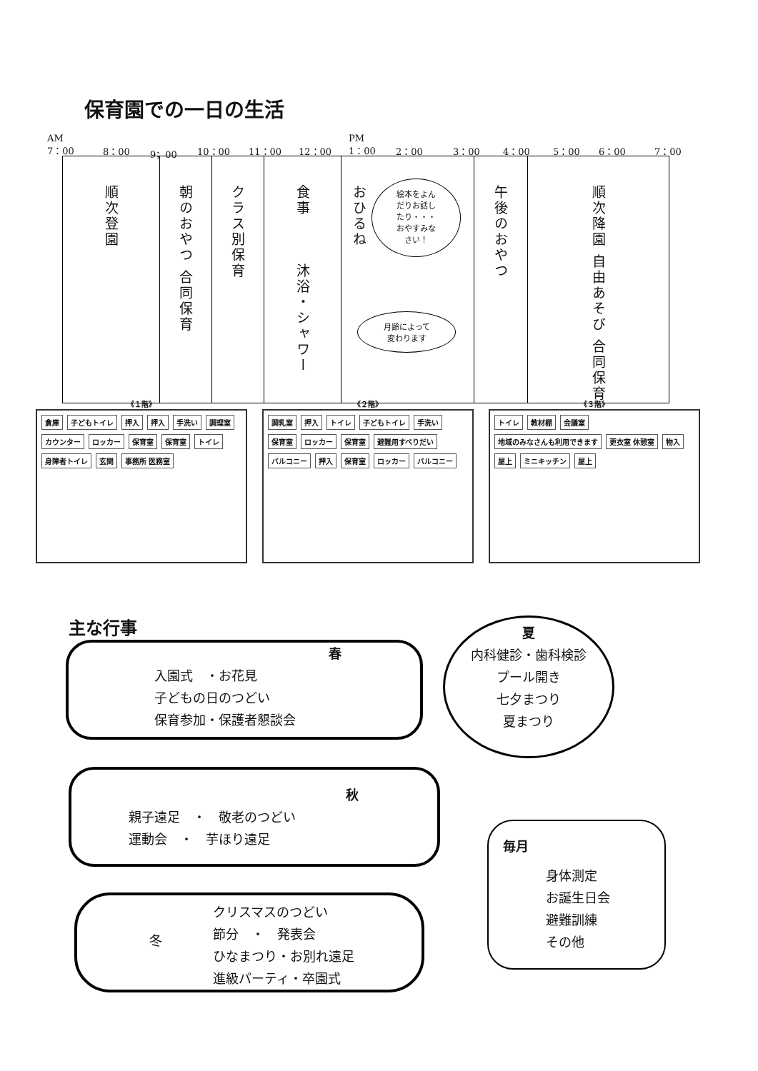保育園での一日の生活
AM
7：00 8：00 9；00 10：00 11：00 12：00
PM
1：00 2：00 3：00 4：00 5：00 6：00 7：00
| 順次登園 | 朝のおやつ 合同保育 | クラス別保育 | 食事 沐浴・シャワー | おひるね | 午後のおやつ | 順次降園 自由あそび 合同保育 |
絵本をよん
だりお話し
たり・・・
おやすみな
さい！
月齢によって
変わります
《１階》
倉庫 子どもトイレ 押入 押入 手洗い 調理室 カウンター ロッカー 保育室 保育室 トイレ 身障者トイレ 玄関 事務所 医務室
《２階》
調乳室 押入 トイレ 子どもトイレ 手洗い 保育室 ロッカー 保育室 避難用すべりだい バルコニー 押入 保育室 ロッカー バルコニー
《３階》
トイレ 教材棚 会議室 地域のみなさんも利用できます 更衣室 休憩室 物入 屋上 ミニキッチン 屋上
主な行事
春
入園式　・お花見
子どもの日のつどい
保育参加・保護者懇談会
夏
内科健診・歯科検診
プール開き
七夕まつり
夏まつり
秋
親子遠足　・　敬老のつどい
運動会　・　芋ほり遠足
毎月
身体測定
お誕生日会
避難訓練
その他
冬
クリスマスのつどい
節分　・　発表会
ひなまつり・お別れ遠足
進級パーティ・卒園式